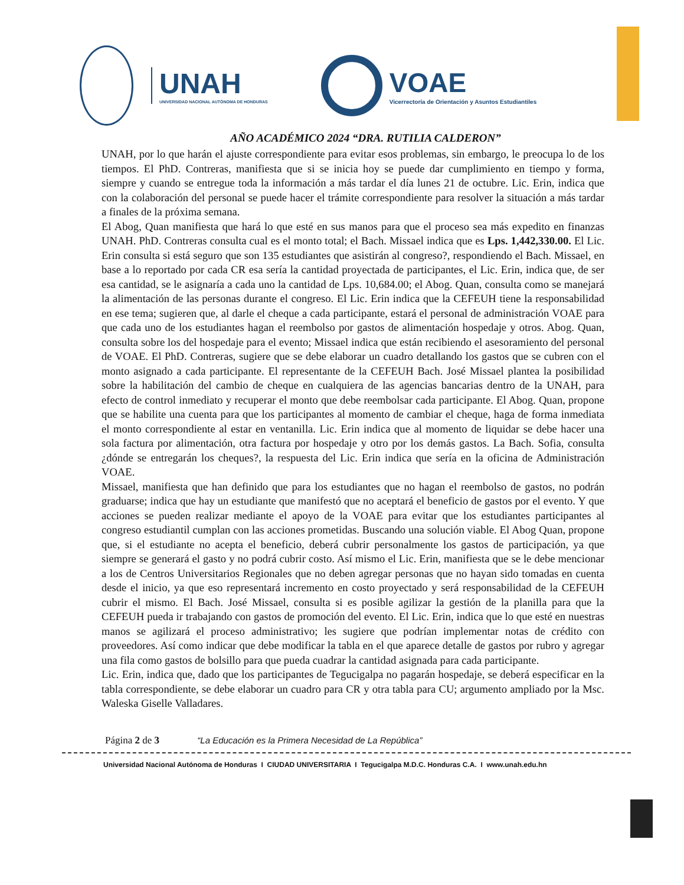UNAH
UNIVERSIDAD NACIONAL AUTÓNOMA DE HONDURAS
VOAE
Vicerrectoría de Orientación y Asuntos Estudiantiles
AÑO ACADÉMICO 2024 “DRA. RUTILIA CALDERON”
UNAH, por lo que harán el ajuste correspondiente para evitar esos problemas, sin embargo, le preocupa lo de los tiempos. El PhD. Contreras, manifiesta que si se inicia hoy se puede dar cumplimiento en tiempo y forma, siempre y cuando se entregue toda la información a más tardar el día lunes 21 de octubre. Lic. Erin, indica que con la colaboración del personal se puede hacer el trámite correspondiente para resolver la situación a más tardar a finales de la próxima semana.
El Abog, Quan manifiesta que hará lo que esté en sus manos para que el proceso sea más expedito en finanzas UNAH. PhD. Contreras consulta cual es el monto total; el Bach. Missael indica que es Lps. 1,442,330.00. El Lic. Erin consulta si está seguro que son 135 estudiantes que asistirán al congreso?, respondiendo el Bach. Missael, en base a lo reportado por cada CR esa sería la cantidad proyectada de participantes, el Lic. Erin, indica que, de ser esa cantidad, se le asignaría a cada uno la cantidad de Lps. 10,684.00; el Abog. Quan, consulta como se manejará la alimentación de las personas durante el congreso. El Lic. Erin indica que la CEFEUH tiene la responsabilidad en ese tema; sugieren que, al darle el cheque a cada participante, estará el personal de administración VOAE para que cada uno de los estudiantes hagan el reembolso por gastos de alimentación hospedaje y otros. Abog. Quan, consulta sobre los del hospedaje para el evento; Missael indica que están recibiendo el asesoramiento del personal de VOAE. El PhD. Contreras, sugiere que se debe elaborar un cuadro detallando los gastos que se cubren con el monto asignado a cada participante. El representante de la CEFEUH Bach. José Missael plantea la posibilidad sobre la habilitación del cambio de cheque en cualquiera de las agencias bancarias dentro de la UNAH, para efecto de control inmediato y recuperar el monto que debe reembolsar cada participante. El Abog. Quan, propone que se habilite una cuenta para que los participantes al momento de cambiar el cheque, haga de forma inmediata el monto correspondiente al estar en ventanilla. Lic. Erin indica que al momento de liquidar se debe hacer una sola factura por alimentación, otra factura por hospedaje y otro por los demás gastos. La Bach. Sofia, consulta ¿dónde se entregarán los cheques?, la respuesta del Lic. Erin indica que sería en la oficina de Administración VOAE.
Missael, manifiesta que han definido que para los estudiantes que no hagan el reembolso de gastos, no podrán graduarse; indica que hay un estudiante que manifestó que no aceptará el beneficio de gastos por el evento. Y que acciones se pueden realizar mediante el apoyo de la VOAE para evitar que los estudiantes participantes al congreso estudiantil cumplan con las acciones prometidas. Buscando una solución viable. El Abog Quan, propone que, si el estudiante no acepta el beneficio, deberá cubrir personalmente los gastos de participación, ya que siempre se generará el gasto y no podrá cubrir costo. Así mismo el Lic. Erin, manifiesta que se le debe mencionar a los de Centros Universitarios Regionales que no deben agregar personas que no hayan sido tomadas en cuenta desde el inicio, ya que eso representará incremento en costo proyectado y será responsabilidad de la CEFEUH cubrir el mismo. El Bach. José Missael, consulta si es posible agilizar la gestión de la planilla para que la CEFEUH pueda ir trabajando con gastos de promoción del evento. El Lic. Erin, indica que lo que esté en nuestras manos se agilizará el proceso administrativo; les sugiere que podrían implementar notas de crédito con proveedores. Así como indicar que debe modificar la tabla en el que aparece detalle de gastos por rubro y agregar una fila como gastos de bolsillo para que pueda cuadrar la cantidad asignada para cada participante.
Lic. Erin, indica que, dado que los participantes de Tegucigalpa no pagarán hospedaje, se deberá especificar en la tabla correspondiente, se debe elaborar un cuadro para CR y otra tabla para CU; argumento ampliado por la Msc. Waleska Giselle Valladares.
Página 2 de 3 “La Educación es la Primera Necesidad de La República”
Universidad Nacional Autónoma de Honduras I CIUDAD UNIVERSITARIA I Tegucigalpa M.D.C. Honduras C.A. I www.unah.edu.hn